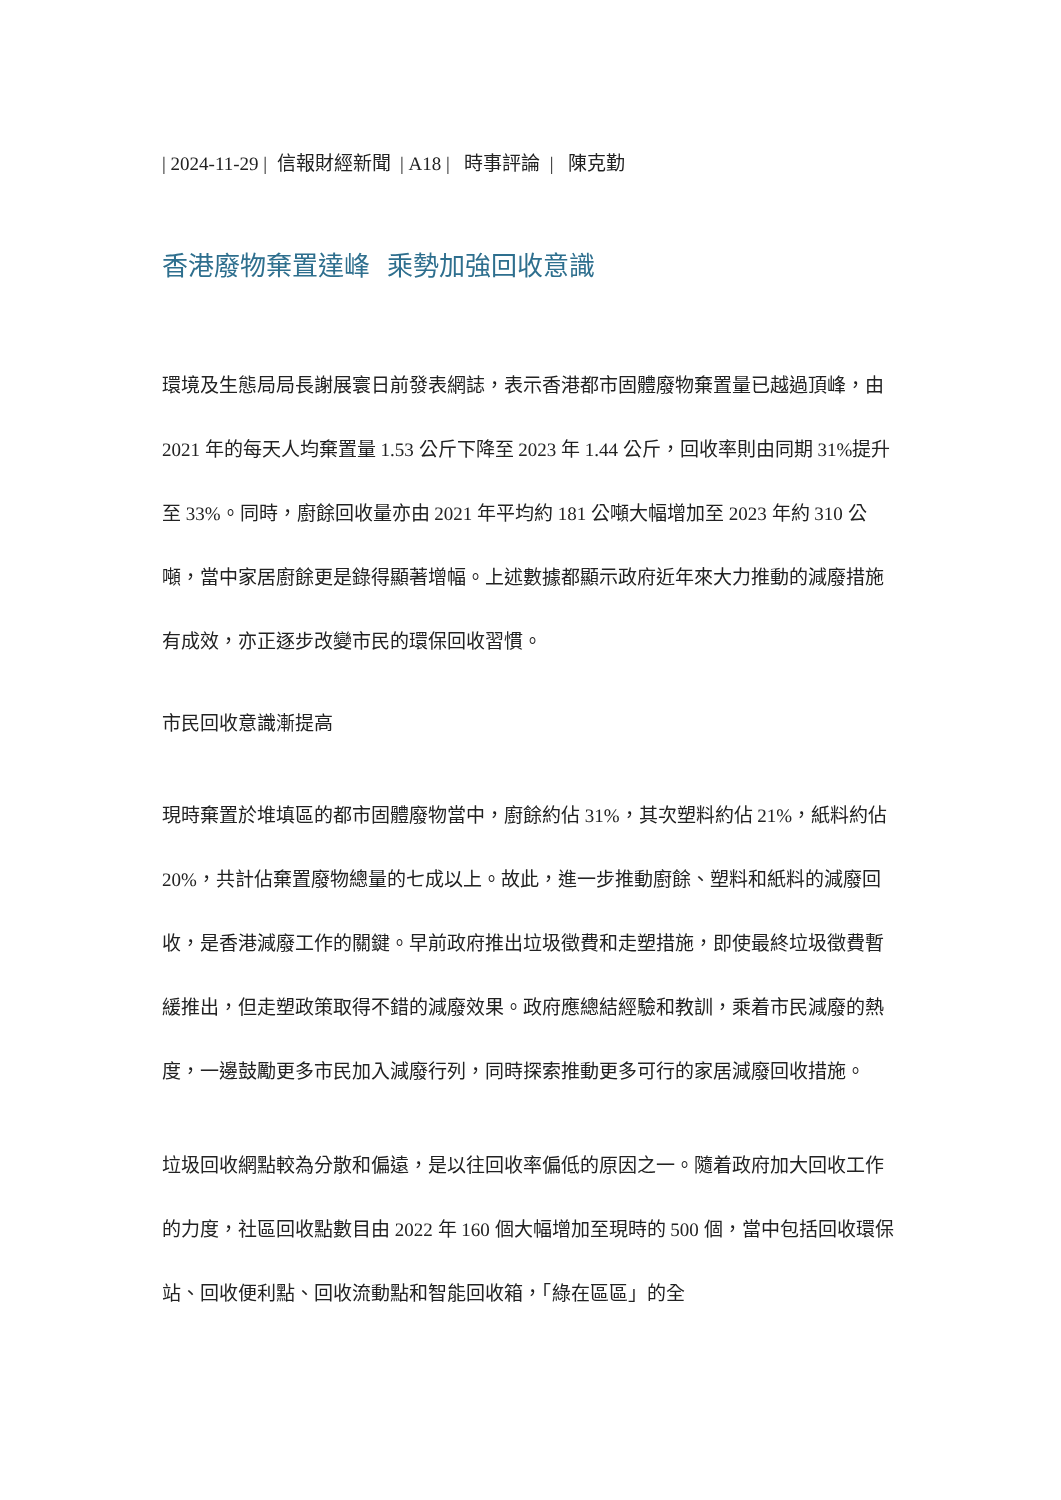| 2024-11-29 | 信報財經新聞 | A18 | 時事評論 | 陳克勤
香港廢物棄置達峰 乘勢加強回收意識
環境及生態局局長謝展寰日前發表網誌，表示香港都市固體廢物棄置量已越過頂峰，由 2021 年的每天人均棄置量 1.53 公斤下降至 2023 年 1.44 公斤，回收率則由同期 31%提升至 33%。同時，廚餘回收量亦由 2021 年平均約 181 公噸大幅增加至 2023 年約 310 公噸，當中家居廚餘更是錄得顯著增幅。上述數據都顯示政府近年來大力推動的減廢措施有成效，亦正逐步改變市民的環保回收習慣。
市民回收意識漸提高
現時棄置於堆填區的都市固體廢物當中，廚餘約佔 31%，其次塑料約佔 21%，紙料約佔 20%，共計佔棄置廢物總量的七成以上。故此，進一步推動廚餘、塑料和紙料的減廢回收，是香港減廢工作的關鍵。早前政府推出垃圾徵費和走塑措施，即使最終垃圾徵費暫緩推出，但走塑政策取得不錯的減廢效果。政府應總結經驗和教訓，乘着市民減廢的熱度，一邊鼓勵更多市民加入減廢行列，同時探索推動更多可行的家居減廢回收措施。
垃圾回收網點較為分散和偏遠，是以往回收率偏低的原因之一。隨着政府加大回收工作的力度，社區回收點數目由 2022 年 160 個大幅增加至現時的 500 個，當中包括回收環保站、回收便利點、回收流動點和智能回收箱，「綠在區區」的全